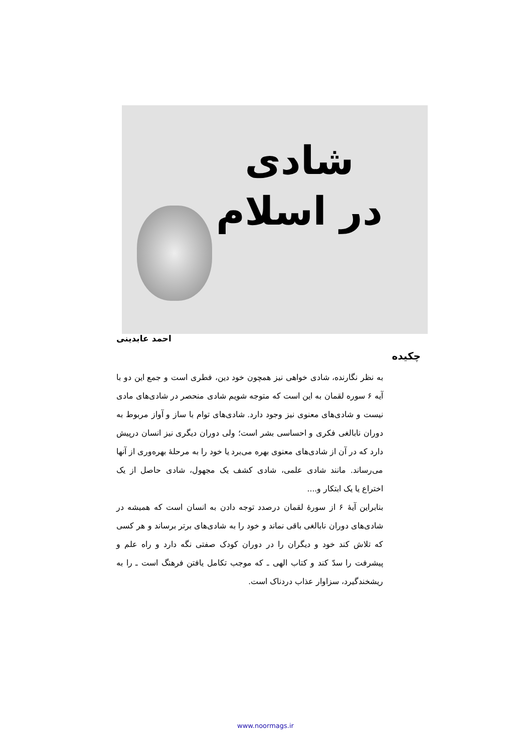شادی
در اسلام
احمد عابدینی
چکیده
به نظر نگارنده، شادی خواهی نیز همچون خود دین، فطری است و جمع این دو با آیه ۶ سوره لقمان به این است که متوجه شویم شادی منحصر در شادی‌های مادی نیست و شادی‌های معنوی نیز وجود دارد. شادی‌های توام با ساز و آواز مربوط به دوران نابالغی فکری و احساسی بشر است؛ ولی دوران دیگری نیز انسان درپیش دارد که در آن از شادی‌های معنوی بهره می‌برد یا خود را به مرحلهٔ بهره‌وری از آنها می‌رساند. مانند شادی علمی، شادی کشف یک مجهول، شادی حاصل از یک اختراع یا یک ابتکار و....
بنابراین آیهٔ ۶ از سورهٔ لقمان درصدد توجه دادن به انسان است که همیشه در شادی‌های دوران نابالغی باقی نماند و خود را به شادی‌های برتر برساند و هر کسی که تلاش کند خود و دیگران را در دوران کودک صفتی نگه دارد و راه علم و پیشرفت را سدّ کند و کتاب الهی ـ که موجب تکامل یافتن فرهنگ است ـ را به ریشخندگیرد، سزاوار عذاب دردناک است.
www.noormags.ir